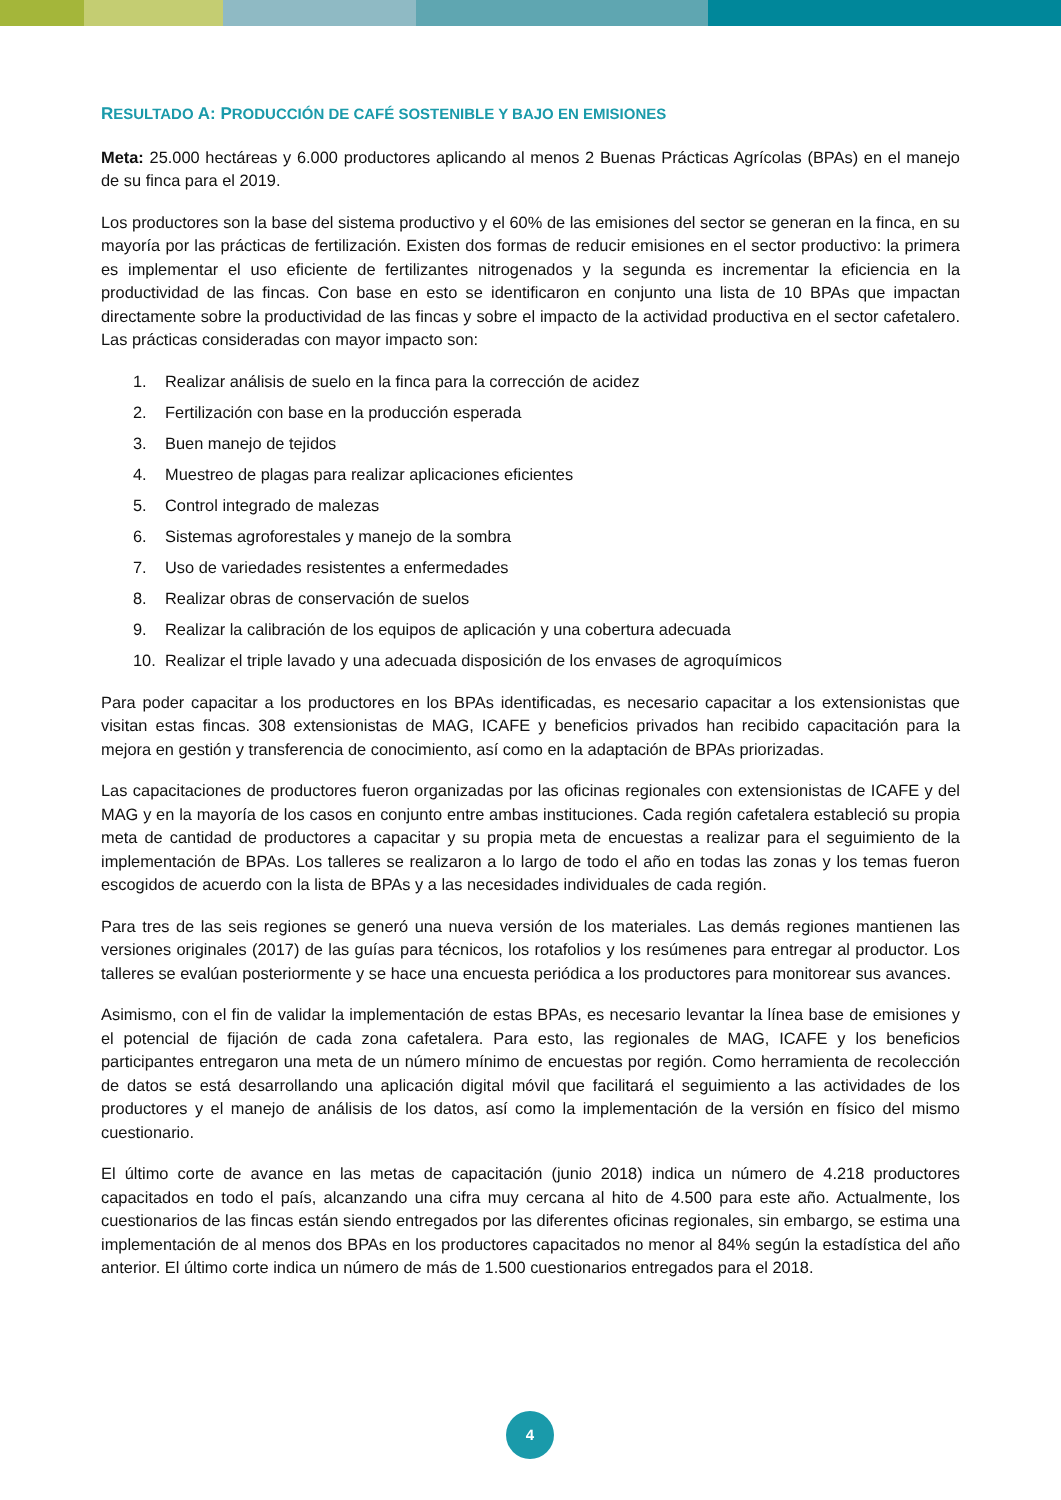RESULTADO A: PRODUCCIÓN DE CAFÉ SOSTENIBLE Y BAJO EN EMISIONES
Meta: 25.000 hectáreas y 6.000 productores aplicando al menos 2 Buenas Prácticas Agrícolas (BPAs) en el manejo de su finca para el 2019.
Los productores son la base del sistema productivo y el 60% de las emisiones del sector se generan en la finca, en su mayoría por las prácticas de fertilización. Existen dos formas de reducir emisiones en el sector productivo: la primera es implementar el uso eficiente de fertilizantes nitrogenados y la segunda es incrementar la eficiencia en la productividad de las fincas. Con base en esto se identificaron en conjunto una lista de 10 BPAs que impactan directamente sobre la productividad de las fincas y sobre el impacto de la actividad productiva en el sector cafetalero. Las prácticas consideradas con mayor impacto son:
1. Realizar análisis de suelo en la finca para la corrección de acidez
2. Fertilización con base en la producción esperada
3. Buen manejo de tejidos
4. Muestreo de plagas para realizar aplicaciones eficientes
5. Control integrado de malezas
6. Sistemas agroforestales y manejo de la sombra
7. Uso de variedades resistentes a enfermedades
8. Realizar obras de conservación de suelos
9. Realizar la calibración de los equipos de aplicación y una cobertura adecuada
10. Realizar el triple lavado y una adecuada disposición de los envases de agroquímicos
Para poder capacitar a los productores en los BPAs identificadas, es necesario capacitar a los extensionistas que visitan estas fincas. 308 extensionistas de MAG, ICAFE y beneficios privados han recibido capacitación para la mejora en gestión y transferencia de conocimiento, así como en la adaptación de BPAs priorizadas.
Las capacitaciones de productores fueron organizadas por las oficinas regionales con extensionistas de ICAFE y del MAG y en la mayoría de los casos en conjunto entre ambas instituciones. Cada región cafetalera estableció su propia meta de cantidad de productores a capacitar y su propia meta de encuestas a realizar para el seguimiento de la implementación de BPAs. Los talleres se realizaron a lo largo de todo el año en todas las zonas y los temas fueron escogidos de acuerdo con la lista de BPAs y a las necesidades individuales de cada región.
Para tres de las seis regiones se generó una nueva versión de los materiales. Las demás regiones mantienen las versiones originales (2017) de las guías para técnicos, los rotafolios y los resúmenes para entregar al productor. Los talleres se evalúan posteriormente y se hace una encuesta periódica a los productores para monitorear sus avances.
Asimismo, con el fin de validar la implementación de estas BPAs, es necesario levantar la línea base de emisiones y el potencial de fijación de cada zona cafetalera. Para esto, las regionales de MAG, ICAFE y los beneficios participantes entregaron una meta de un número mínimo de encuestas por región. Como herramienta de recolección de datos se está desarrollando una aplicación digital móvil que facilitará el seguimiento a las actividades de los productores y el manejo de análisis de los datos, así como la implementación de la versión en físico del mismo cuestionario.
El último corte de avance en las metas de capacitación (junio 2018) indica un número de 4.218 productores capacitados en todo el país, alcanzando una cifra muy cercana al hito de 4.500 para este año. Actualmente, los cuestionarios de las fincas están siendo entregados por las diferentes oficinas regionales, sin embargo, se estima una implementación de al menos dos BPAs en los productores capacitados no menor al 84% según la estadística del año anterior. El último corte indica un número de más de 1.500 cuestionarios entregados para el 2018.
4